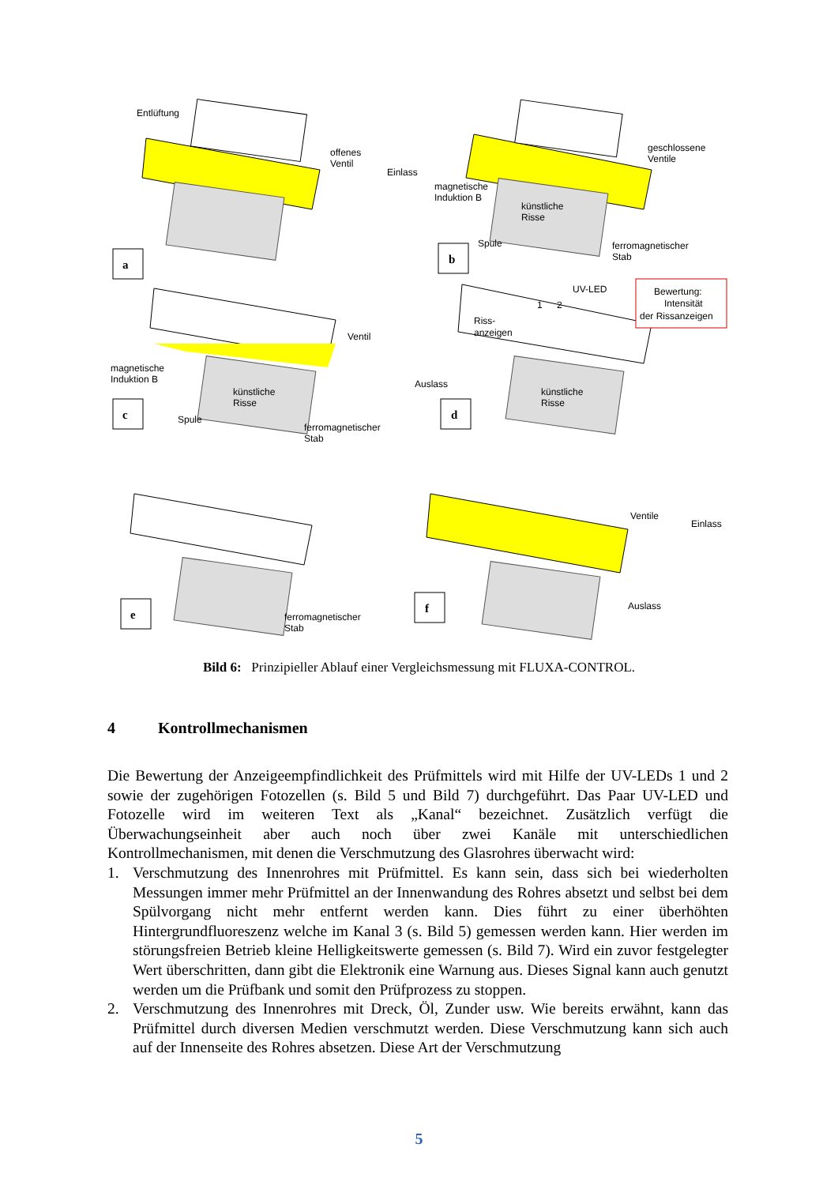a
Entlüftung
offenes
Ventil
Einlass
b
geschlossene
Ventile
magnetische
Induktion B
künstliche
Risse
Spule
ferromagnetischer
Stab
c
Ventil
magnetische
Induktion B
Auslass
künstliche
Risse
Spule
ferromagnetischer
Stab
UV-LED
1
2
Bewertung:
Intensität
der Rissanzeigen
Riss-
anzeigen
künstliche
Risse
d
e
ferromagnetischer
Stab
f
Ventile
Einlass
Auslass
Bild 6: Prinzipieller Ablauf einer Vergleichsmessung mit FLUXA-CONTROL.
4 Kontrollmechanismen
Die Bewertung der Anzeigeempfindlichkeit des Prüfmittels wird mit Hilfe der UV-LEDs 1 und 2 sowie der zugehörigen Fotozellen (s. Bild 5 und Bild 7) durchgeführt. Das Paar UV-LED und Fotozelle wird im weiteren Text als „Kanal“ bezeichnet. Zusätzlich verfügt die Überwachungseinheit aber auch noch über zwei Kanäle mit unterschiedlichen Kontrollmechanismen, mit denen die Verschmutzung des Glasrohres überwacht wird:
1. Verschmutzung des Innenrohres mit Prüfmittel. Es kann sein, dass sich bei wiederholten Messungen immer mehr Prüfmittel an der Innenwandung des Rohres absetzt und selbst bei dem Spülvorgang nicht mehr entfernt werden kann. Dies führt zu einer überhöhten Hintergrundfluoreszenz welche im Kanal 3 (s. Bild 5) gemessen werden kann. Hier werden im störungsfreien Betrieb kleine Helligkeitswerte gemessen (s. Bild 7). Wird ein zuvor festgelegter Wert überschritten, dann gibt die Elektronik eine Warnung aus. Dieses Signal kann auch genutzt werden um die Prüfbank und somit den Prüfprozess zu stoppen.
2. Verschmutzung des Innenrohres mit Dreck, Öl, Zunder usw. Wie bereits erwähnt, kann das Prüfmittel durch diversen Medien verschmutzt werden. Diese Verschmutzung kann sich auch auf der Innenseite des Rohres absetzen. Diese Art der Verschmutzung
5